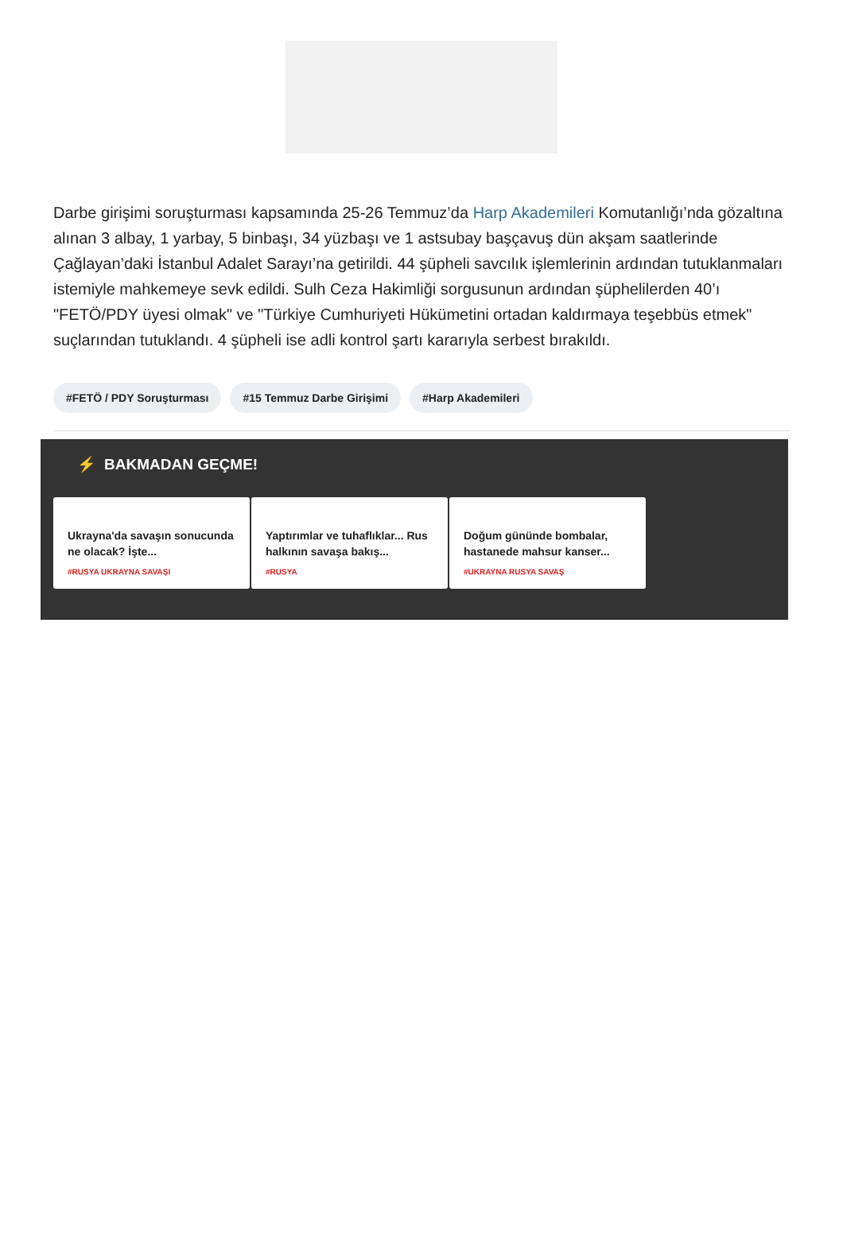Darbe girişimi soruşturması kapsamında 25-26 Temmuz’da Harp Akademileri Komutanlığı’nda gözaltına alınan 3 albay, 1 yarbay, 5 binbaşı, 34 yüzbaşı ve 1 astsubay başçavuş dün akşam saatlerinde Çağlayan’daki İstanbul Adalet Sarayı’na getirildi. 44 şüpheli savcılık işlemlerinin ardından tutuklanmaları istemiyle mahkemeye sevk edildi. Sulh Ceza Hakimliği sorgusunun ardından şüphelilerden 40’ı "FETÖ/PDY üyesi olmak" ve "Türkiye Cumhuriyeti Hükümetini ortadan kaldırmaya teşebbüs etmek" suçlarından tutuklandı. 4 şüpheli ise adli kontrol şartı kararıyla serbest bırakıldı.
#FETÖ / PDY Soruşturması #15 Temmuz Darbe Girişimi #Harp Akademileri
⚡ BAKMADAN GEÇME!
Ukrayna'da savaşın sonucunda ne olacak? İşte...
#RUSYA UKRAYNA SAVAŞI
Yaptırımlar ve tuhaflıklar... Rus halkının savaşa bakış...
#RUSYA
Doğum gününde bombalar, hastanede mahsur kanser...
#UKRAYNA RUSYA SAVAŞ